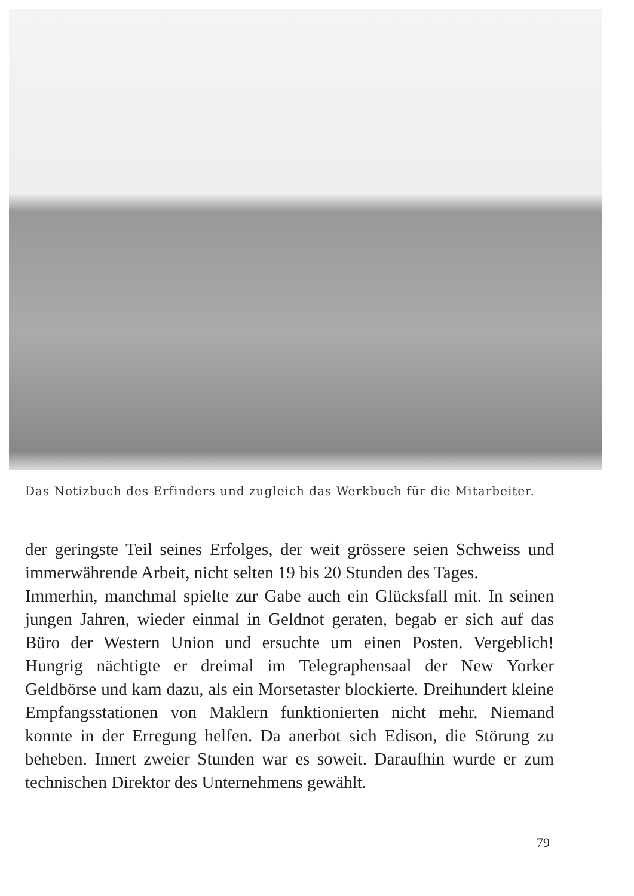Das Notizbuch des Erfinders und zugleich das Werkbuch für die Mitarbeiter.
der geringste Teil seines Erfolges, der weit grössere seien Schweiss und immerwährende Arbeit, nicht selten 19 bis 20 Stunden des Tages.
Immerhin, manchmal spielte zur Gabe auch ein Glücksfall mit. In seinen jungen Jahren, wieder einmal in Geldnot geraten, begab er sich auf das Büro der Western Union und ersuchte um einen Posten. Vergeblich! Hungrig nächtigte er dreimal im Telegraphensaal der New Yorker Geldbörse und kam dazu, als ein Morsetaster blockierte. Dreihundert kleine Empfangsstationen von Maklern funktionierten nicht mehr. Niemand konnte in der Erregung helfen. Da anerbot sich Edison, die Störung zu beheben. Innert zweier Stunden war es soweit. Daraufhin wurde er zum technischen Direktor des Unternehmens gewählt.
79